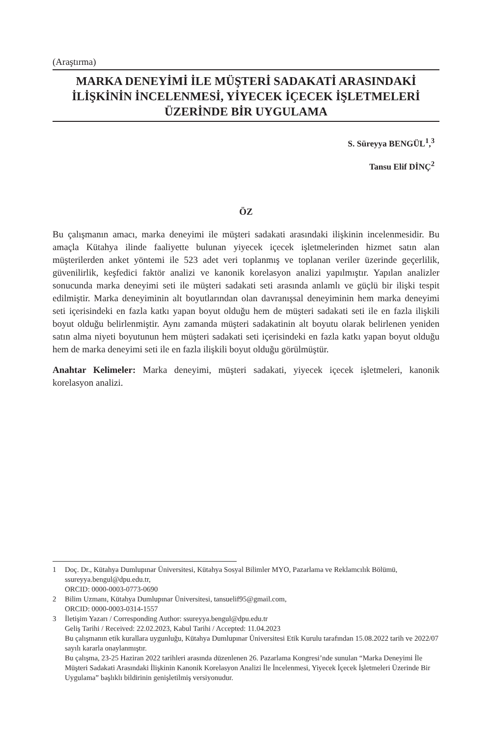(Araştırma)
MARKA DENEYİMİ İLE MÜŞTERİ SADAKATİ ARASINDAKİ
İLİŞKİNİN İNCELENMESİ, YİYECEK İÇECEK İŞLETMELERİ
ÜZERİNDE BİR UYGULAMA
S. Süreyya BENGÜL<sup>1</sup>,<sup>3</sup>
Tansu Elif DİNÇ<sup>2</sup>
ÖZ
Bu çalışmanın amacı, marka deneyimi ile müşteri sadakati arasındaki ilişkinin incelenmesidir. Bu amaçla Kütahya ilinde faaliyette bulunan yiyecek içecek işletmelerinden hizmet satın alan müşterilerden anket yöntemi ile 523 adet veri toplanmış ve toplanan veriler üzerinde geçerlilik, güvenilirlik, keşfedici faktör analizi ve kanonik korelasyon analizi yapılmıştır. Yapılan analizler sonucunda marka deneyimi seti ile müşteri sadakati seti arasında anlamlı ve güçlü bir ilişki tespit edilmiştir. Marka deneyiminin alt boyutlarından olan davranışsal deneyiminin hem marka deneyimi seti içerisindeki en fazla katkı yapan boyut olduğu hem de müşteri sadakati seti ile en fazla ilişkili boyut olduğu belirlenmiştir. Aynı zamanda müşteri sadakatinin alt boyutu olarak belirlenen yeniden satın alma niyeti boyutunun hem müşteri sadakati seti içerisindeki en fazla katkı yapan boyut olduğu hem de marka deneyimi seti ile en fazla ilişkili boyut olduğu görülmüştür.
Anahtar Kelimeler: Marka deneyimi, müşteri sadakati, yiyecek içecek işletmeleri, kanonik korelasyon analizi.
1 Doç. Dr., Kütahya Dumlupınar Üniversitesi, Kütahya Sosyal Bilimler MYO, Pazarlama ve Reklamcılık Bölümü, ssureyya.bengul@dpu.edu.tr,
ORCID: 0000-0003-0773-0690
2 Bilim Uzmanı, Kütahya Dumlupınar Üniversitesi, tansuelif95@gmail.com,
ORCID: 0000-0003-0314-1557
3 İletişim Yazarı / Corresponding Author: ssureyya.bengul@dpu.edu.tr
Geliş Tarihi / Received: 22.02.2023, Kabul Tarihi / Accepted: 11.04.2023
Bu çalışmanın etik kurallara uygunluğu, Kütahya Dumlupınar Üniversitesi Etik Kurulu tarafından 15.08.2022 tarih ve 2022/07 sayılı kararla onaylanmıştır.
Bu çalışma, 23-25 Haziran 2022 tarihleri arasında düzenlenen 26. Pazarlama Kongresi’nde sunulan “Marka Deneyimi İle Müşteri Sadakati Arasındaki İlişkinin Kanonik Korelasyon Analizi İle İncelenmesi, Yiyecek İçecek İşletmeleri Üzerinde Bir Uygulama” başlıklı bildirinin genişletilmiş versiyonudur.